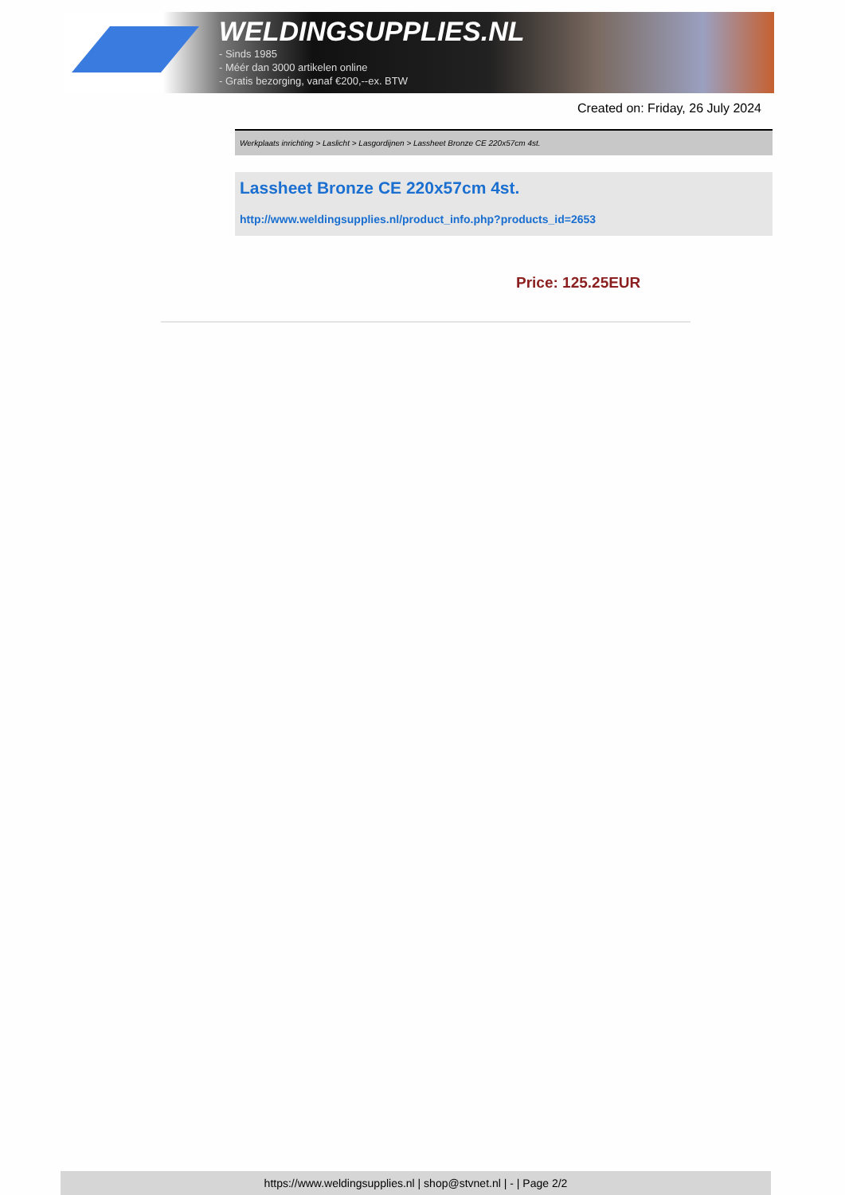WELDINGSUPPLIES.NL
- Sinds 1985
- Méér dan 3000 artikelen online
- Gratis bezorging, vanaf €200,--ex. BTW
Created on: Friday, 26 July 2024
Werkplaats inrichting > Laslicht > Lasgordijnen > Lassheet Bronze CE 220x57cm 4st.
Lassheet Bronze CE 220x57cm 4st.
http://www.weldingsupplies.nl/product_info.php?products_id=2653
Price: 125.25EUR
https://www.weldingsupplies.nl | shop@stvnet.nl | - | Page 2/2